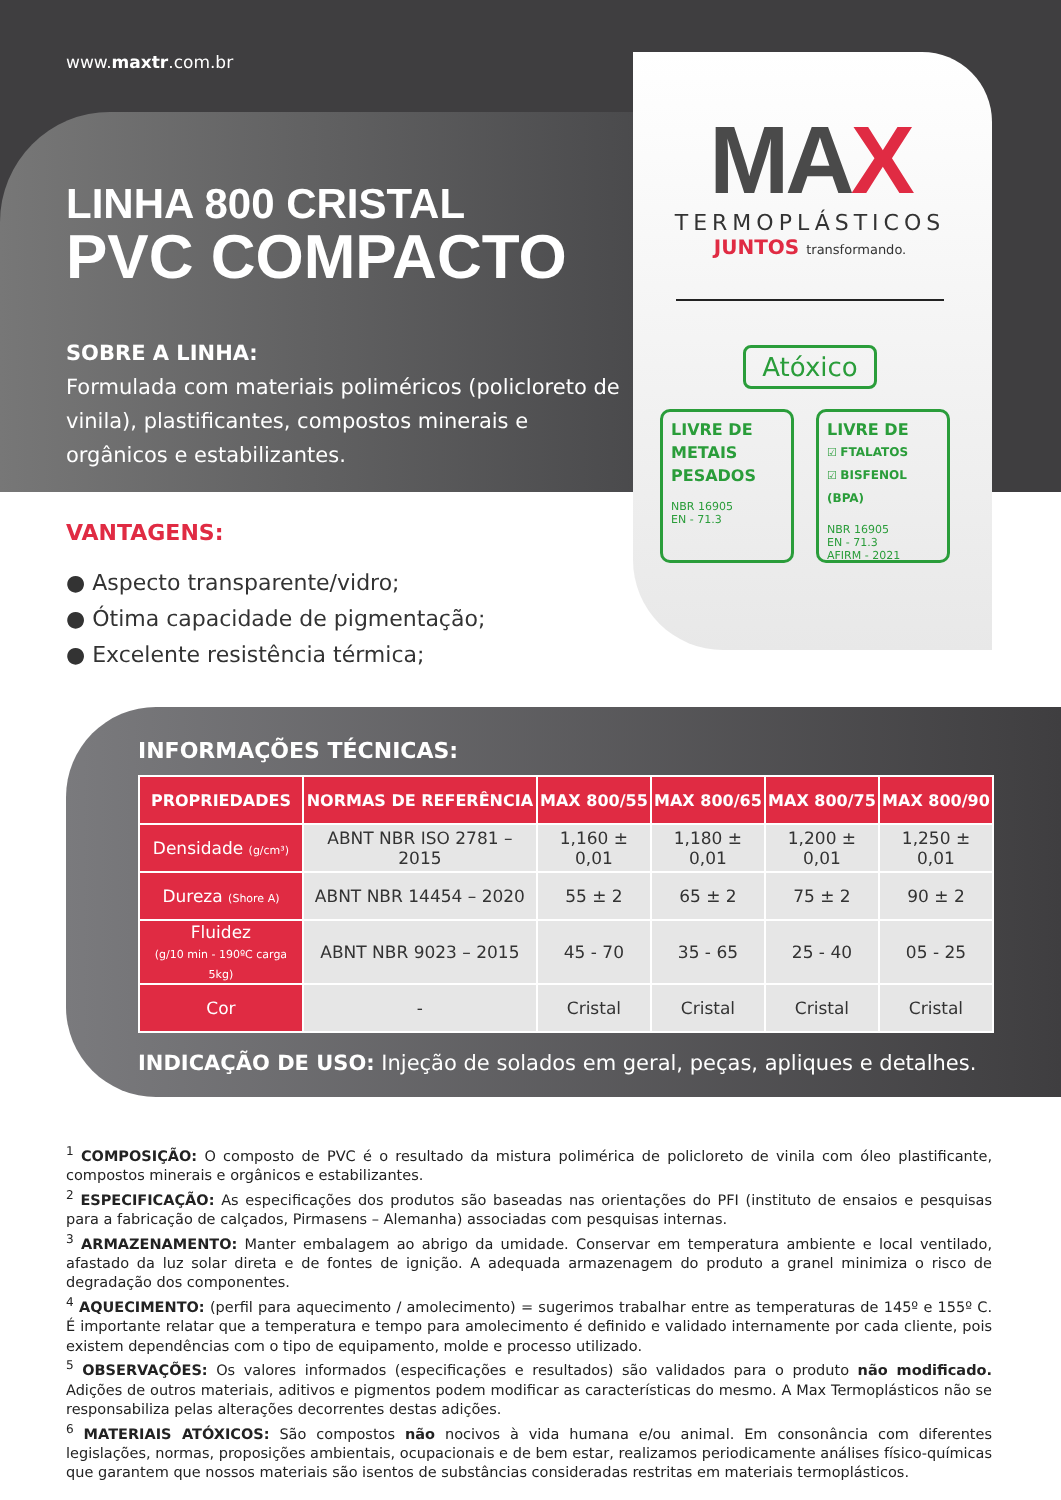www.maxtr.com.br
LINHA 800 CRISTAL
PVC COMPACTO
SOBRE A LINHA:
Formulada com materiais poliméricos (policloreto de vinila), plastificantes, compostos minerais e orgânicos e estabilizantes.
MAX
TERMOPLÁSTICOS
JUNTOS transformando.
Atóxico
LIVRE DE METAIS PESADOS
NBR 16905
EN - 71.3
LIVRE DE
☑ FTALATOS
☑ BISFENOL (BPA)
NBR 16905
EN - 71.3
AFIRM - 2021
VANTAGENS:
● Aspecto transparente/vidro;
● Ótima capacidade de pigmentação;
● Excelente resistência térmica;
INFORMAÇÕES TÉCNICAS:
| PROPRIEDADES | NORMAS DE REFERÊNCIA | MAX 800/55 | MAX 800/65 | MAX 800/75 | MAX 800/90 |
| --- | --- | --- | --- | --- | --- |
| Densidade (g/cm³) | ABNT NBR ISO 2781 – 2015 | 1,160 ± 0,01 | 1,180 ± 0,01 | 1,200 ± 0,01 | 1,250 ± 0,01 |
| Dureza (Shore A) | ABNT NBR 14454 – 2020 | 55 ± 2 | 65 ± 2 | 75 ± 2 | 90 ± 2 |
| Fluidez (g/10 min - 190ºC carga 5kg) | ABNT NBR 9023 – 2015 | 45 - 70 | 35 - 65 | 25 - 40 | 05 - 25 |
| Cor | - | Cristal | Cristal | Cristal | Cristal |
INDICAÇÃO DE USO: Injeção de solados em geral, peças, apliques e detalhes.
<sup>1</sup> COMPOSIÇÃO: O composto de PVC é o resultado da mistura polimérica de policloreto de vinila com óleo plastificante, compostos minerais e orgânicos e estabilizantes.
<sup>2</sup> ESPECIFICAÇÃO: As especificações dos produtos são baseadas nas orientações do PFI (instituto de ensaios e pesquisas para a fabricação de calçados, Pirmasens – Alemanha) associadas com pesquisas internas.
<sup>3</sup> ARMAZENAMENTO: Manter embalagem ao abrigo da umidade. Conservar em temperatura ambiente e local ventilado, afastado da luz solar direta e de fontes de ignição. A adequada armazenagem do produto a granel minimiza o risco de degradação dos componentes.
<sup>4</sup> AQUECIMENTO: (perfil para aquecimento / amolecimento) = sugerimos trabalhar entre as temperaturas de 145º e 155º C. É importante relatar que a temperatura e tempo para amolecimento é definido e validado internamente por cada cliente, pois existem dependências com o tipo de equipamento, molde e processo utilizado.
<sup>5</sup> OBSERVAÇÕES: Os valores informados (especificações e resultados) são validados para o produto não modificado. Adições de outros materiais, aditivos e pigmentos podem modificar as características do mesmo. A Max Termoplásticos não se responsabiliza pelas alterações decorrentes destas adições.
<sup>6</sup> MATERIAIS ATÓXICOS: São compostos não nocivos à vida humana e/ou animal. Em consonância com diferentes legislações, normas, proposições ambientais, ocupacionais e de bem estar, realizamos periodicamente análises físico-químicas que garantem que nossos materiais são isentos de substâncias consideradas restritas em materiais termoplásticos.